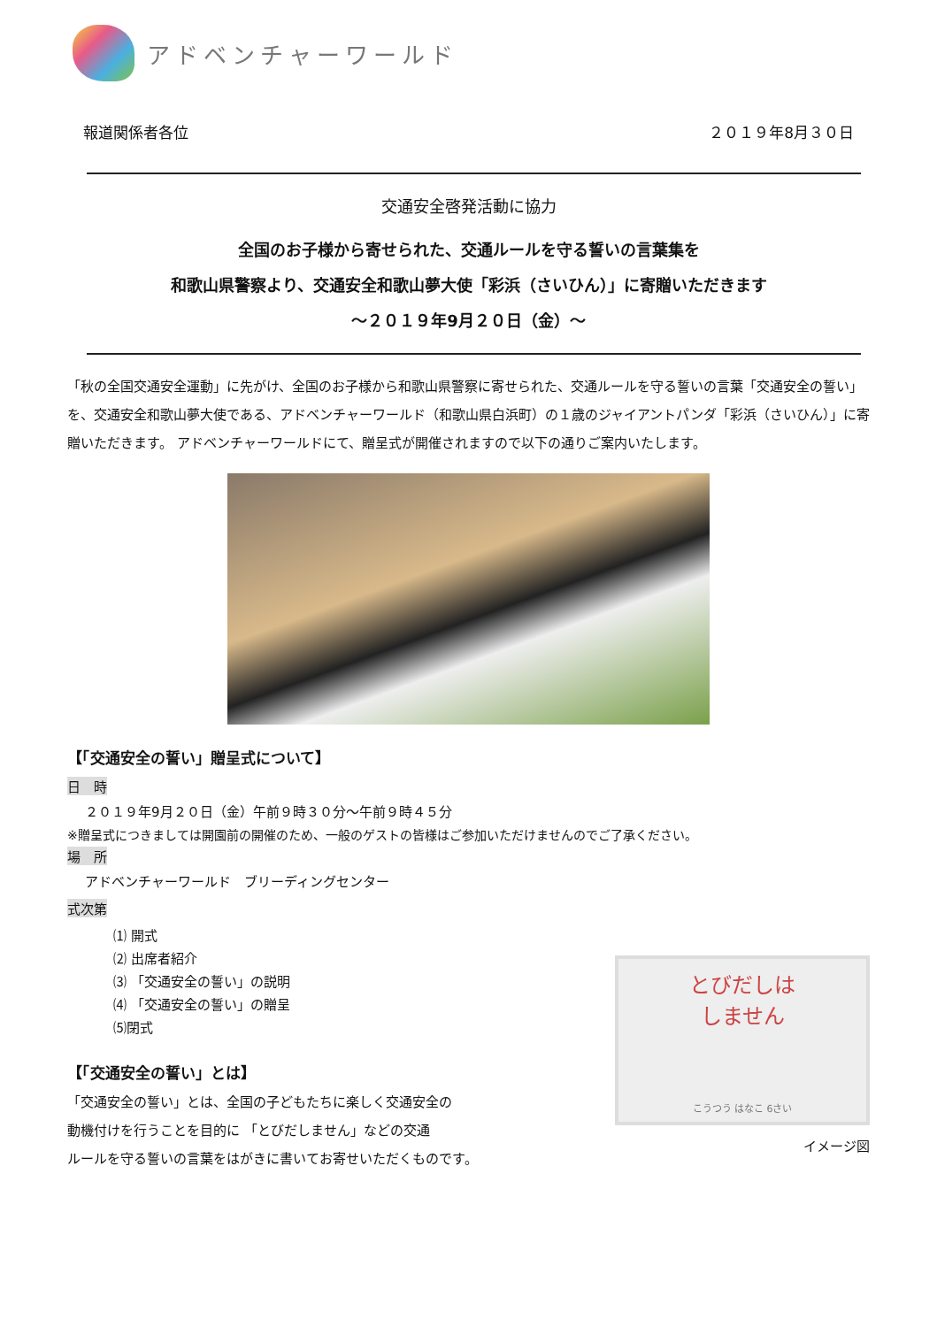アドベンチャーワールド
報道関係者各位 ２０１９年8月３０日
交通安全啓発活動に協力
全国のお子様から寄せられた、交通ルールを守る誓いの言葉集を
和歌山県警察より、交通安全和歌山夢大使「彩浜（さいひん）」に寄贈いただきます
～２０１９年9月２０日（金）～
「秋の全国交通安全運動」に先がけ、全国のお子様から和歌山県警察に寄せられた、交通ルールを守る誓いの言葉「交通安全の誓い」を、交通安全和歌山夢大使である、アドベンチャーワールド（和歌山県白浜町）の１歳のジャイアントパンダ「彩浜（さいひん）」に寄贈いただきます。 アドベンチャーワールドにて、贈呈式が開催されますので以下の通りご案内いたします。
【「交通安全の誓い」贈呈式について】
日　時
２０１９年9月２０日（金）午前９時３０分～午前９時４５分
※贈呈式につきましては開園前の開催のため、一般のゲストの皆様はご参加いただけませんのでご了承ください。
場　所
アドベンチャーワールド　ブリーディングセンター
式次第
⑴ 開式
⑵ 出席者紹介
⑶ 「交通安全の誓い」の説明
⑷ 「交通安全の誓い」の贈呈
⑸閉式
【「交通安全の誓い」とは】
「交通安全の誓い」とは、全国の子どもたちに楽しく交通安全の
動機付けを行うことを目的に 「とびだしません」などの交通
ルールを守る誓いの言葉をはがきに書いてお寄せいただくものです。
とびだしは
しません
こうつう はなこ 6さい
イメージ図